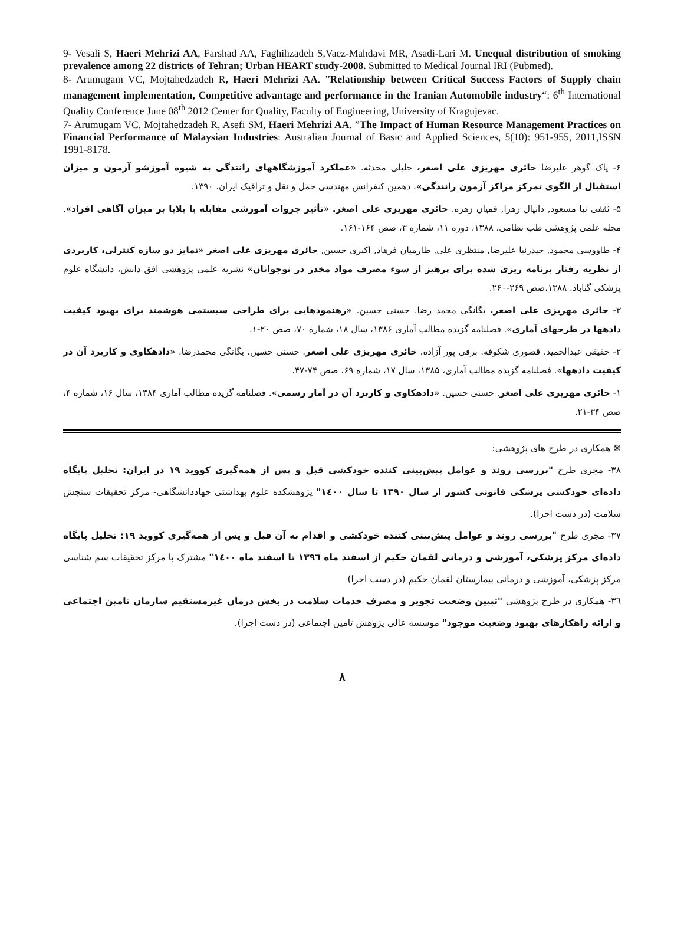9- Vesali S, Haeri Mehrizi AA, Farshad AA, Faghihzadeh S,Vaez-Mahdavi MR, Asadi-Lari M. Unequal distribution of smoking prevalence among 22 districts of Tehran; Urban HEART study-2008. Submitted to Medical Journal IRI (Pubmed).
8- Arumugam VC, Mojtahedzadeh R, Haeri Mehrizi AA. ”Relationship between Critical Success Factors of Supply chain management implementation, Competitive advantage and performance in the Iranian Automobile industry“: 6<sup>th</sup> International Quality Conference June 08<sup>th</sup> 2012 Center for Quality, Faculty of Engineering, University of Kragujevac.
7- Arumugam VC, Mojtahedzadeh R, Asefi SM, Haeri Mehrizi AA. ”The Impact of Human Resource Management Practices on Financial Performance of Malaysian Industries: Australian Journal of Basic and Applied Sciences, 5(10): 951-955, 2011,ISSN 1991-8178.
۶- پاک گوهر علیرضا حائری مهریزی علی اصغر، خلیلی محدثه. «عملکرد آموزشگاههای رانندگی به شیوه آموزشو آزمون و میزان استقبال از الگوی تمرکز مراکز آزمون رانندگی». دهمین کنفرانس مهندسی حمل و نقل و ترافیک ایران. ۱۳۹۰.
۵- ثقفی نیا مسعود, دانیال زهرا, قمیان زهره. حائری مهریزی علی اصغر. «تأثیر جزوات آموزشی مقابله با بلایا بر میزان آگاهی افراد». مجله علمی پژوهشی طب نظامی، ۱۳۸۸، دوره ۱۱، شماره ۳، صص ۱۶۴-۱۶۱.
۴- طاووسی محمود, حیدرنیا علیرضا, منتظری علی, طارمیان فرهاد, اکبری حسین, حائری مهریزی علی اصغر «تمایز دو سازه کنترلی، کاربردی از نظریه رفتار برنامه ریزی شده برای پرهیز از سوء مصرف مواد مخدر در نوجوانان» نشریه علمی پژوهشی افق دانش، دانشگاه علوم پزشکی گناباد. ۱۳۸۸،صص ۲۶۹-۲۶۰.
۳- حائری مهریزی علی اصغر. یگانگی محمد رضا. حسنی حسین. «رهنمودهایی برای طراحی سیستمی هوشمند برای بهبود کیفیت دادهها در طرحهای آماری». فصلنامه گزیده مطالب آماری ۱۳۸۶، سال ۱۸، شماره ۷۰، صص ۲۰-۱.
۲- حقیقی عبدالحمید. قصوری شکوفه. برفی پور آزاده. حائری مهریزی علی اصغر. حسنی حسین. یگانگی محمدرضا. «دادهکاوی و کاربرد آن در کیفیت دادهها». فصلنامه گزیده مطالب آماری، ۱۳۸۵، سال ۱۷، شماره ۶۹، صص ۷۴-۴۷.
۱- حائری مهریزی علی اصغر. حسنی حسین. «دادهکاوی و کاربرد آن در آمار رسمی». فصلنامه گزیده مطالب آماری ۱۳۸۴، سال ۱۶، شماره ۴، صص ۳۴-۲۱.
❋ همکاری در طرح های پژوهشی:
۳۸- مجری طرح "بررسی روند و عوامل پیش‌بینی کننده خودکشی قبل و پس از همه‌گیری کووید ۱۹ در ایران: تحلیل پایگاه داده‌ای خودکشی پزشکی قانونی کشور از سال ۱۳۹۰ تا سال ۱٤۰۰" پژوهشکده علوم بهداشتی جهاددانشگاهی- مرکز تحقیقات سنجش سلامت (در دست اجرا).
۳۷- مجری طرح "بررسی روند و عوامل پیش‌بینی کننده خودکشی و اقدام به آن قبل و پس از همه‌گیری کووید ۱۹: تحلیل پایگاه داده‌ای مرکز پزشکی، آموزشی و درمانی لقمان حکیم از اسفند ماه ۱۳۹٦ تا اسفند ماه ۱٤۰۰" مشترک با مرکز تحقیقات سم شناسی مرکز پزشکی، آموزشی و درمانی بیمارستان لقمان حکیم (در دست اجرا)
۳٦- همکاری در طرح پژوهشی "تبیین وضعیت تجویز و مصرف خدمات سلامت در بخش درمان غیرمستقیم سازمان تامین اجتماعی و ارائه راهکارهای بهبود وضعیت موجود" موسسه عالی پژوهش تامین اجتماعی (در دست اجرا).
۸